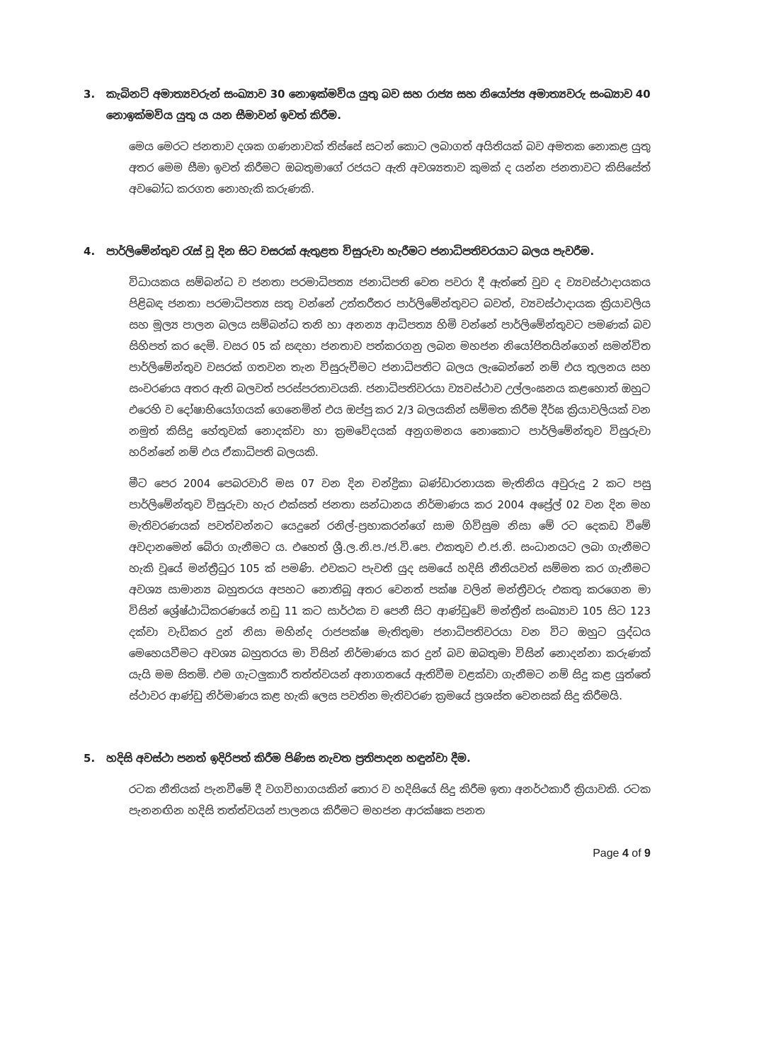3. කැබිනට් අමාත්‍යවරුන් සංඛ්‍යාව 30 නොඉක්මවිය යුතු බව සහ රාජ්‍ය සහ නියෝජ්‍ය අමාත්‍යවරු සංඛ්‍යාව 40 නොඉක්මවිය යුතු ය යන සීමාවන් ඉවත් කිරීම.
මෙය මෙරට ජනතාව දශක ගණනාවක් තිස්සේ සටන් කොට ලබාගත් අයිතියක් බව අමතක නොකළ යුතු අතර මෙම සීමා ඉවත් කිරීමට ඔබතුමාගේ රජයට ඇති අවශ්‍යතාව කුමක් ද යන්න ජනතාවට කිසිසේත් අවබෝධ කරගත නොහැකි කරුණකි.
4. පාර්ලිමේන්තුව රැස් වූ දින සිට වසරක් ඇතුළත විසුරුවා හැරීමට ජනාධිපතිවරයාට බලය පැවරීම.
විධායකය සම්බන්ධ ව ජනතා පරමාධිපත්‍ය ජනාධිපති වෙත පවරා දී ඇත්තේ වුව ද ව්‍යවස්ථාදායකය පිළිබඳ ජනතා පරමාධිපත්‍ය සතු වන්නේ උත්තරීතර පාර්ලිමේන්තුවට බවත්, ව්‍යවස්ථාදායක ක්‍රියාවලිය සහ මූල්‍ය පාලන බලය සම්බන්ධ තනි හා අනන්‍ය ආධිපත්‍ය හිමි වන්නේ පාර්ලිමේන්තුවට පමණක් බව සිහිපත් කර දෙමි. වසර 05 ක් සඳහා ජනතාව පත්කරගනු ලබන මහජන නියෝජිතයින්ගෙන් සමන්විත පාර්ලිමේන්තුව වසරක් ගතවන තැන විසුරුවීමට ජනාධිපතිට බලය ලැබෙන්නේ නම් එය තුලනය සහ සංවරණය අතර ඇති බලවත් පරස්පරතාවයකි. ජනාධිපතිවරයා ව්‍යවස්ථාව උල්ලංඝනය කළහොත් ඔහුට එරෙහි ව දෝෂාභියෝගයක් ගෙනෙමින් එය ඔප්පු කර 2/3 බලයකින් සම්මත කිරීම දීර්ඝ ක්‍රියාවලියක් වන නමුත් කිසිදු හේතුවක් නොදක්වා හා ක්‍රමවේදයක් අනුගමනය නොකොට පාර්ලිමේන්තුව විසුරුවා හරින්නේ නම් එය ඒකාධිපති බලයකි.
මීට පෙර 2004 පෙබරවාරි මස 07 වන දින චන්ද්‍රිකා බණ්ඩාරනායක මැතිනිය අවුරුදු 2 කට පසු පාර්ලිමේන්තුව විසුරුවා හැර එක්සත් ජනතා සන්ධානය නිර්මාණය කර 2004 අප්‍රේල් 02 වන දින මහ මැතිවරණයක් පවත්වන්නට යෙදුනේ රනිල්-ප්‍රභාකරන්ගේ සාම ගිවිසුම නිසා මේ රට දෙකඩ වීමේ අවදානමෙන් බේරා ගැනීමට ය. එහෙත් ශ්‍රී.ල.නි.ප./ජ.වි.පෙ. එකතුව එ.ජ.නි. සංධානයට ලබා ගැනීමට හැකි වූයේ මන්ත්‍රීධුර 105 ක් පමණි. එවකට පැවති යුද සමයේ හදිසි නීතියවත් සම්මත කර ගැනීමට අවශ්‍ය සාමාන්‍ය බහුතරය අපහට නොතිබූ අතර වෙනත් පක්ෂ වලින් මන්ත්‍රීවරු එකතු කරගෙන මා විසින් ශ්‍රේෂ්ඨාධිකරණයේ නඩු 11 කට සාර්ථක ව පෙනී සිට ආණ්ඩුවේ මන්ත්‍රීන් සංඛ්‍යාව 105 සිට 123 දක්වා වැඩිකර දුන් නිසා මහින්ද රාජපක්ෂ මැතිතුමා ජනාධිපතිවරයා වන විට ඔහුට යුද්ධය මෙහෙයවීමට අවශ්‍ය බහුතරය මා විසින් නිර්මාණය කර දුන් බව ඔබතුමා විසින් නොදන්නා කරුණක් යැයි මම සිතමි. එම ගැටලුකාරී තත්ත්වයන් අනාගතයේ ඇතිවීම වළක්වා ගැනීමට නම් සිදු කළ යුත්තේ ස්ථාවර ආණ්ඩු නිර්මාණය කළ හැකි ලෙස පවතින මැතිවරණ ක්‍රමයේ ප්‍රශස්ත වෙනසක් සිදු කිරීමයි.
5. හදිසි අවස්ථා පනත් ඉදිරිපත් කිරීම පිණිස නැවත ප්‍රතිපාදන හඳුන්වා දීම.
රටක නීතියක් පැනවීමේ දී වගවිභාගයකින් තොර ව හදිසියේ සිදු කිරීම ඉතා අනර්ථකාරී ක්‍රියාවකි. රටක පැනනඟින හදිසි තත්ත්වයන් පාලනය කිරීමට මහජන ආරක්ෂක පනත
Page 4 of 9